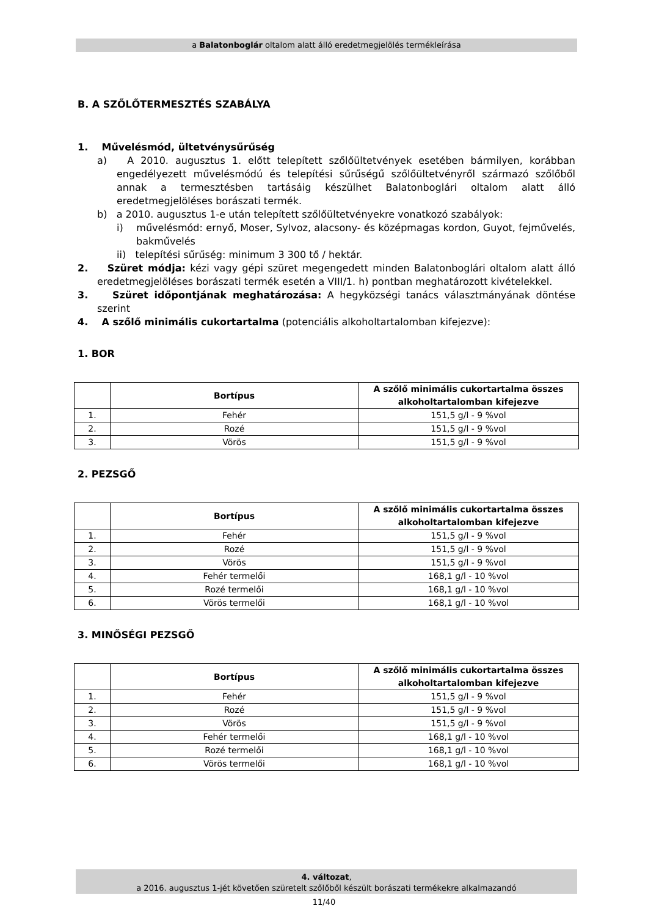a Balatonboglár oltalom alatt álló eredetmegjelölés termékleírása
B. A SZŐLŐTERMESZTÉS SZABÁLYA
1. Művelésmód, ültetvénysűrűség
a) A 2010. augusztus 1. előtt telepített szőlőültetvények esetében bármilyen, korábban engedélyezett művelésmódú és telepítési sűrűségű szőlőültetvényről származó szőlőből annak a termesztésben tartásáig készülhet Balatonboglári oltalom alatt álló eredetmegjelöléses borászati termék.
b) a 2010. augusztus 1-e után telepített szőlőültetvényekre vonatkozó szabályok:
i) művelésmód: ernyő, Moser, Sylvoz, alacsony- és középmagas kordon, Guyot, fejművelés, bakművelés
ii) telepítési sűrűség: minimum 3 300 tő / hektár.
2. Szüret módja: kézi vagy gépi szüret megengedett minden Balatonboglári oltalom alatt álló eredetmegjelöléses borászati termék esetén a VIII/1. h) pontban meghatározott kivételekkel.
3. Szüret időpontjának meghatározása: A hegyközségi tanács választmányának döntése szerint
4. A szőlő minimális cukortartalma (potenciális alkoholtartalomban kifejezve):
1. BOR
| | Bortípus | A szőlő minimális cukortartalma összes alkoholtartalomban kifejezve |
| --- | --- | --- |
| 1. | Fehér | 151,5 g/l - 9 %vol |
| 2. | Rozé | 151,5 g/l - 9 %vol |
| 3. | Vörös | 151,5 g/l - 9 %vol |
2. PEZSGŐ
| | Bortípus | A szőlő minimális cukortartalma összes alkoholtartalomban kifejezve |
| --- | --- | --- |
| 1. | Fehér | 151,5 g/l - 9 %vol |
| 2. | Rozé | 151,5 g/l - 9 %vol |
| 3. | Vörös | 151,5 g/l - 9 %vol |
| 4. | Fehér termelői | 168,1 g/l - 10 %vol |
| 5. | Rozé termelői | 168,1 g/l - 10 %vol |
| 6. | Vörös termelői | 168,1 g/l - 10 %vol |
3. MINŐSÉGI PEZSGŐ
| | Bortípus | A szőlő minimális cukortartalma összes alkoholtartalomban kifejezve |
| --- | --- | --- |
| 1. | Fehér | 151,5 g/l - 9 %vol |
| 2. | Rozé | 151,5 g/l - 9 %vol |
| 3. | Vörös | 151,5 g/l - 9 %vol |
| 4. | Fehér termelői | 168,1 g/l - 10 %vol |
| 5. | Rozé termelői | 168,1 g/l - 10 %vol |
| 6. | Vörös termelői | 168,1 g/l - 10 %vol |
4. változat,
a 2016. augusztus 1-jét követően szüretelt szőlőből készült borászati termékekre alkalmazandó
11/40